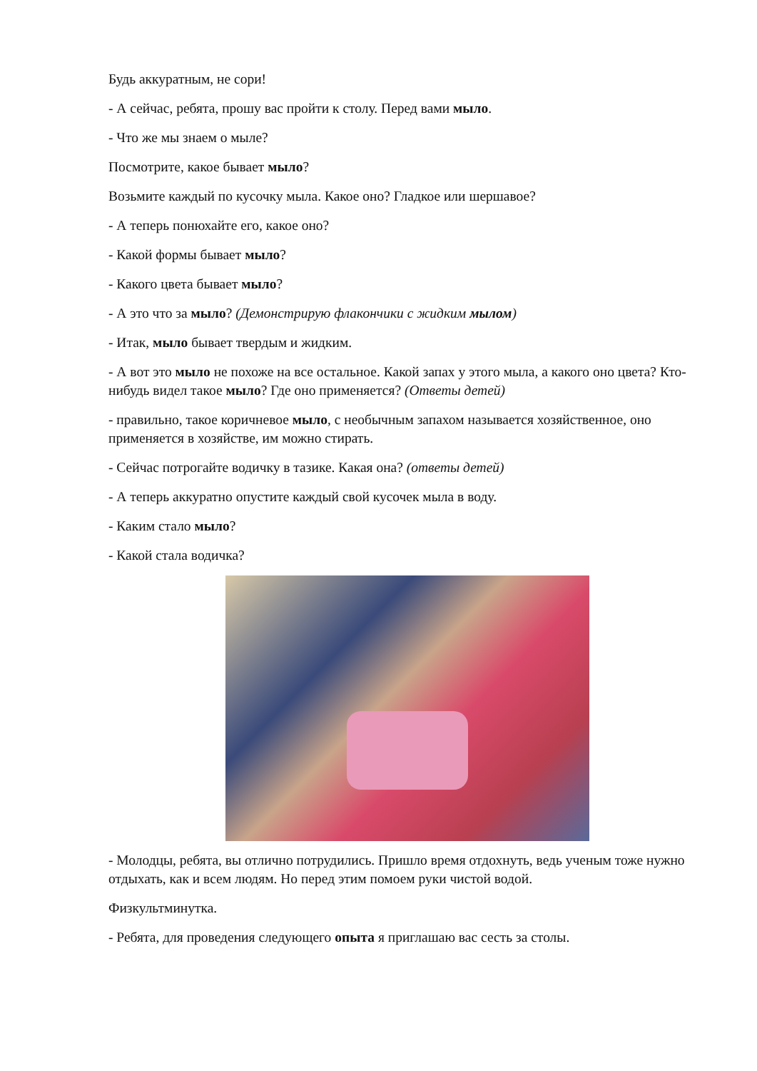Будь аккуратным, не сори!
- А сейчас, ребята, прошу вас пройти к столу. Перед вами мыло.
- Что же мы знаем о мыле?
Посмотрите, какое бывает мыло?
Возьмите каждый по кусочку мыла. Какое оно? Гладкое или шершавое?
- А теперь понюхайте его, какое оно?
- Какой формы бывает мыло?
- Какого цвета бывает мыло?
- А это что за мыло? (Демонстрирую флакончики с жидким мылом)
- Итак, мыло бывает твердым и жидким.
- А вот это мыло не похоже на все остальное. Какой запах у этого мыла, а какого оно цвета? Кто-нибудь видел такое мыло? Где оно применяется? (Ответы детей)
- правильно, такое коричневое мыло, с необычным запахом называется хозяйственное, оно применяется в хозяйстве, им можно стирать.
- Сейчас потрогайте водичку в тазике. Какая она? (ответы детей)
- А теперь аккуратно опустите каждый свой кусочек мыла в воду.
- Каким стало мыло?
- Какой стала водичка?
- Молодцы, ребята, вы отлично потрудились. Пришло время отдохнуть, ведь ученым тоже нужно отдыхать, как и всем людям. Но перед этим помоем руки чистой водой.
Физкультминутка.
- Ребята, для проведения следующего опыта я приглашаю вас сесть за столы.